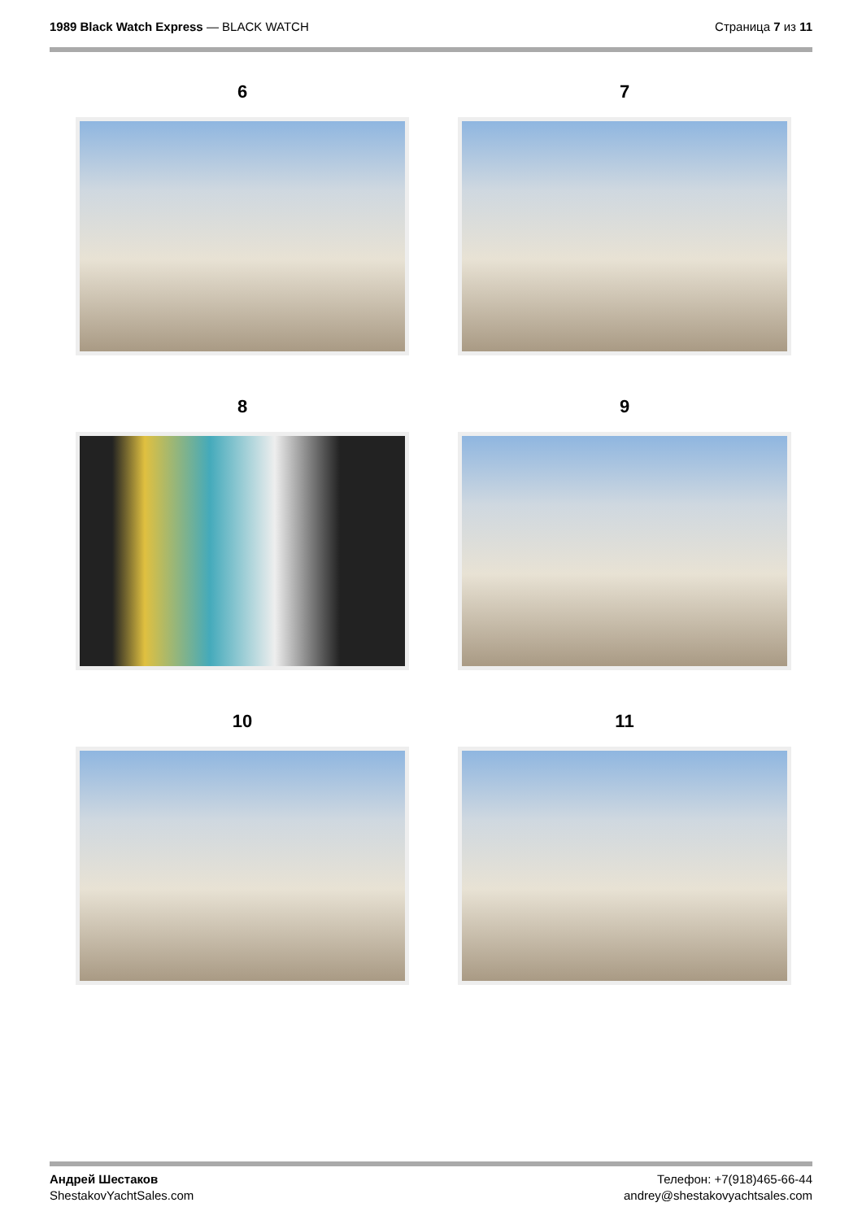1989 Black Watch Express — BLACK WATCH
Страница 7 из 11
6
7
8
9
10
11
Андрей Шестаков
ShestakovYachtSales.com
Телефон: +7(918)465-66-44
andrey@shestakovyachtsales.com